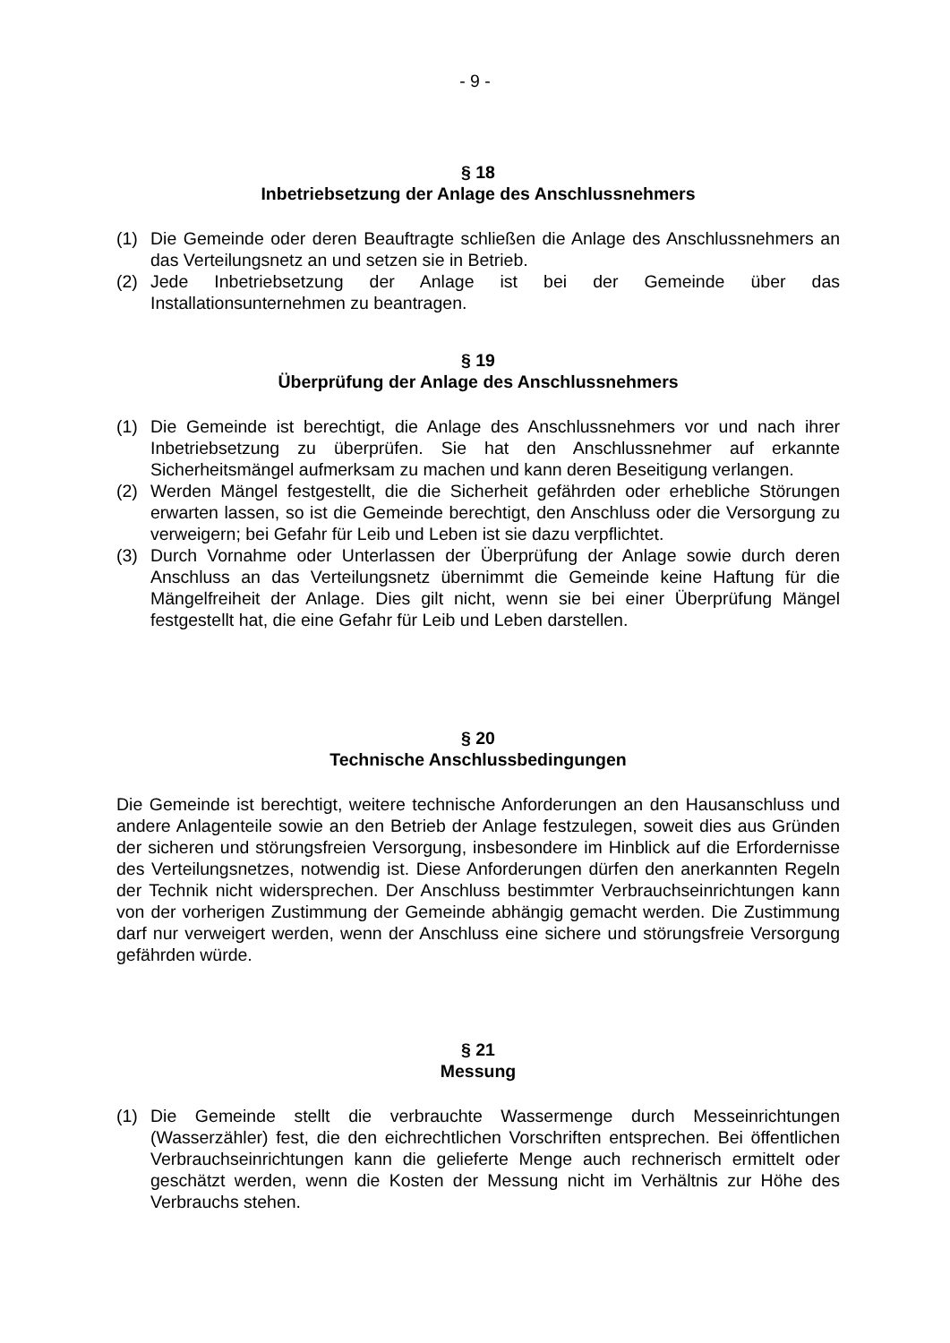- 9 -
§ 18
Inbetriebsetzung der Anlage des Anschlussnehmers
(1) Die Gemeinde oder deren Beauftragte schließen die Anlage des Anschlussnehmers an das Verteilungsnetz an und setzen sie in Betrieb.
(2) Jede Inbetriebsetzung der Anlage ist bei der Gemeinde über das Installationsunternehmen zu beantragen.
§ 19
Überprüfung der Anlage des Anschlussnehmers
(1) Die Gemeinde ist berechtigt, die Anlage des Anschlussnehmers vor und nach ihrer Inbetriebsetzung zu überprüfen. Sie hat den Anschlussnehmer auf erkannte Sicherheitsmängel aufmerksam zu machen und kann deren Beseitigung verlangen.
(2) Werden Mängel festgestellt, die die Sicherheit gefährden oder erhebliche Störungen erwarten lassen, so ist die Gemeinde berechtigt, den Anschluss oder die Versorgung zu verweigern; bei Gefahr für Leib und Leben ist sie dazu verpflichtet.
(3) Durch Vornahme oder Unterlassen der Überprüfung der Anlage sowie durch deren Anschluss an das Verteilungsnetz übernimmt die Gemeinde keine Haftung für die Mängelfreiheit der Anlage. Dies gilt nicht, wenn sie bei einer Überprüfung Mängel festgestellt hat, die eine Gefahr für Leib und Leben darstellen.
§ 20
Technische Anschlussbedingungen
Die Gemeinde ist berechtigt, weitere technische Anforderungen an den Hausanschluss und andere Anlagenteile sowie an den Betrieb der Anlage festzulegen, soweit dies aus Gründen der sicheren und störungsfreien Versorgung, insbesondere im Hinblick auf die Erfordernisse des Verteilungsnetzes, notwendig ist. Diese Anforderungen dürfen den anerkannten Regeln der Technik nicht widersprechen. Der Anschluss bestimmter Verbrauchseinrichtungen kann von der vorherigen Zustimmung der Gemeinde abhängig gemacht werden. Die Zustimmung darf nur verweigert werden, wenn der Anschluss eine sichere und störungsfreie Versorgung gefährden würde.
§ 21
Messung
(1) Die Gemeinde stellt die verbrauchte Wassermenge durch Messeinrichtungen (Wasserzähler) fest, die den eichrechtlichen Vorschriften entsprechen. Bei öffentlichen Verbrauchseinrichtungen kann die gelieferte Menge auch rechnerisch ermittelt oder geschätzt werden, wenn die Kosten der Messung nicht im Verhältnis zur Höhe des Verbrauchs stehen.